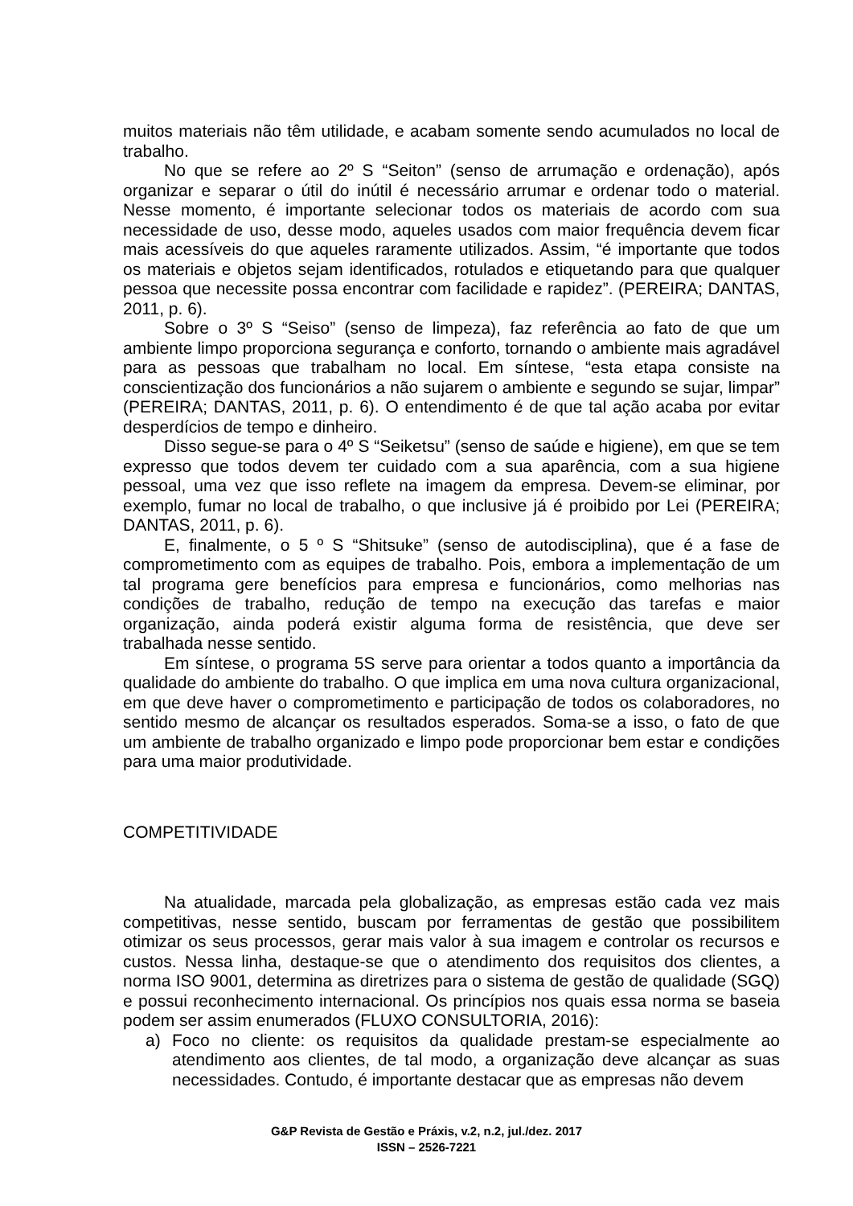muitos materiais não têm utilidade, e acabam somente sendo acumulados no local de trabalho.
No que se refere ao 2º S “Seiton” (senso de arrumação e ordenação), após organizar e separar o útil do inútil é necessário arrumar e ordenar todo o material. Nesse momento, é importante selecionar todos os materiais de acordo com sua necessidade de uso, desse modo, aqueles usados com maior frequência devem ficar mais acessíveis do que aqueles raramente utilizados. Assim, “é importante que todos os materiais e objetos sejam identificados, rotulados e etiquetando para que qualquer pessoa que necessite possa encontrar com facilidade e rapidez”. (PEREIRA; DANTAS, 2011, p. 6).
Sobre o 3º S “Seiso” (senso de limpeza), faz referência ao fato de que um ambiente limpo proporciona segurança e conforto, tornando o ambiente mais agradável para as pessoas que trabalham no local. Em síntese, “esta etapa consiste na conscientização dos funcionários a não sujarem o ambiente e segundo se sujar, limpar” (PEREIRA; DANTAS, 2011, p. 6). O entendimento é de que tal ação acaba por evitar desperdícios de tempo e dinheiro.
Disso segue-se para o 4º S “Seiketsu” (senso de saúde e higiene), em que se tem expresso que todos devem ter cuidado com a sua aparência, com a sua higiene pessoal, uma vez que isso reflete na imagem da empresa. Devem-se eliminar, por exemplo, fumar no local de trabalho, o que inclusive já é proibido por Lei (PEREIRA; DANTAS, 2011, p. 6).
E, finalmente, o 5 º S “Shitsuke” (senso de autodisciplina), que é a fase de comprometimento com as equipes de trabalho. Pois, embora a implementação de um tal programa gere benefícios para empresa e funcionários, como melhorias nas condições de trabalho, redução de tempo na execução das tarefas e maior organização, ainda poderá existir alguma forma de resistência, que deve ser trabalhada nesse sentido.
Em síntese, o programa 5S serve para orientar a todos quanto a importância da qualidade do ambiente do trabalho. O que implica em uma nova cultura organizacional, em que deve haver o comprometimento e participação de todos os colaboradores, no sentido mesmo de alcançar os resultados esperados. Soma-se a isso, o fato de que um ambiente de trabalho organizado e limpo pode proporcionar bem estar e condições para uma maior produtividade.
COMPETITIVIDADE
Na atualidade, marcada pela globalização, as empresas estão cada vez mais competitivas, nesse sentido, buscam por ferramentas de gestão que possibilitem otimizar os seus processos, gerar mais valor à sua imagem e controlar os recursos e custos. Nessa linha, destaque-se que o atendimento dos requisitos dos clientes, a norma ISO 9001, determina as diretrizes para o sistema de gestão de qualidade (SGQ) e possui reconhecimento internacional. Os princípios nos quais essa norma se baseia podem ser assim enumerados (FLUXO CONSULTORIA, 2016):
a) Foco no cliente: os requisitos da qualidade prestam-se especialmente ao atendimento aos clientes, de tal modo, a organização deve alcançar as suas necessidades. Contudo, é importante destacar que as empresas não devem
G&P Revista de Gestão e Práxis, v.2, n.2, jul./dez. 2017
ISSN – 2526-7221